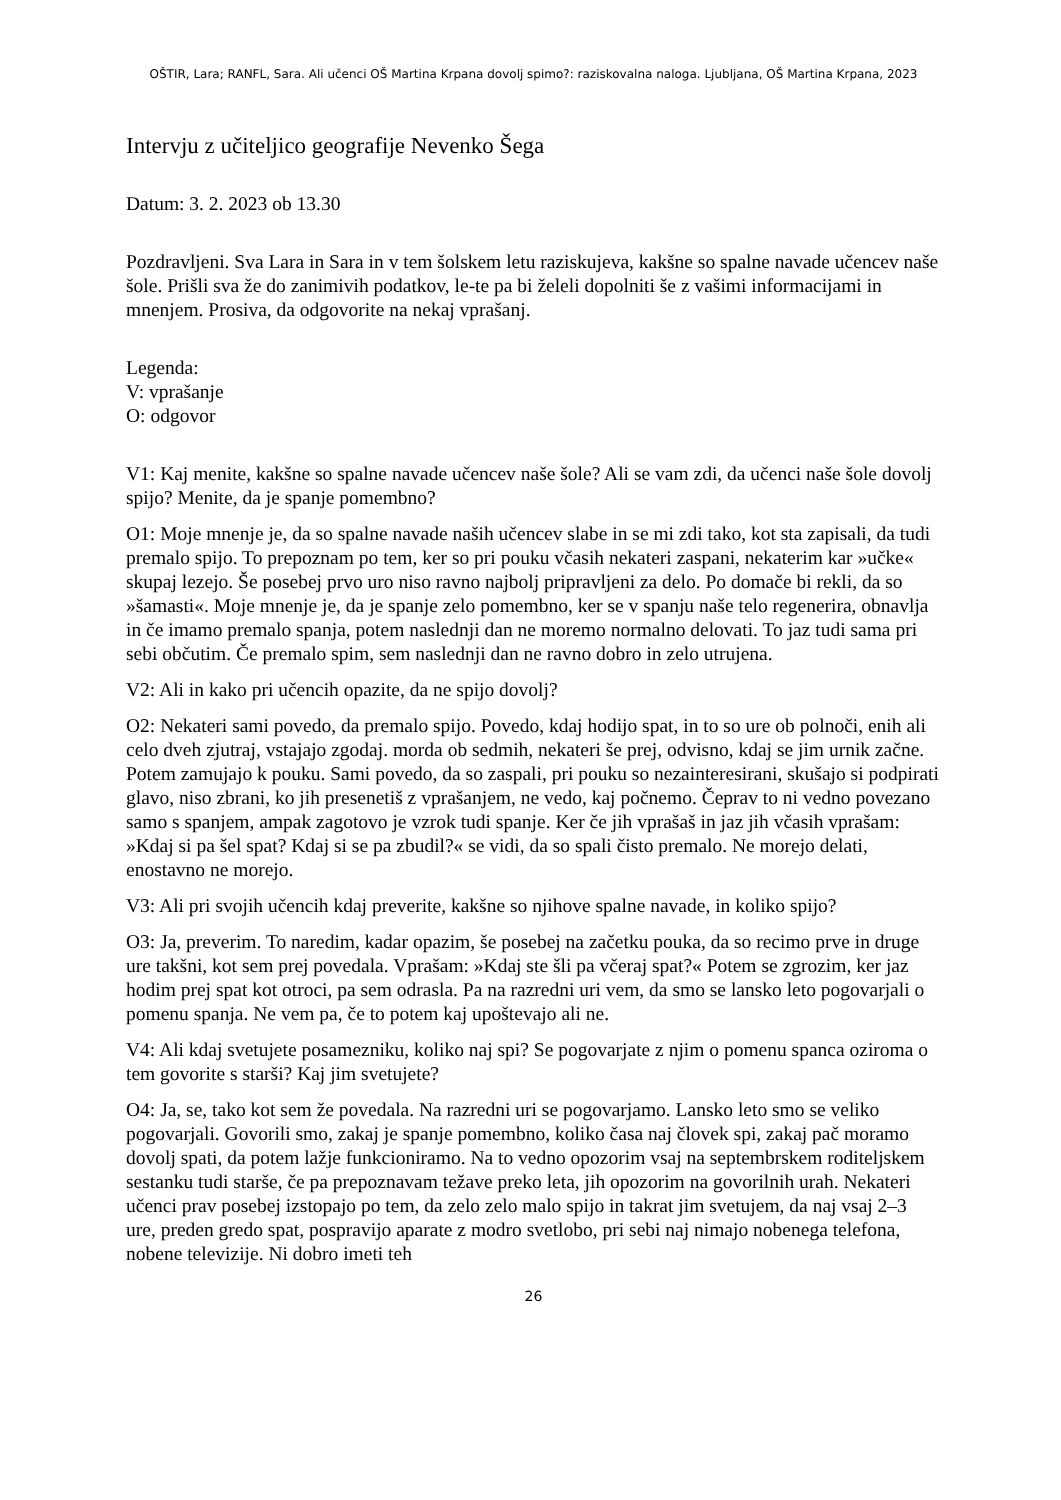OŠTIR, Lara; RANFL, Sara. Ali učenci OŠ Martina Krpana dovolj spimo?: raziskovalna naloga. Ljubljana, OŠ Martina Krpana, 2023
Intervju z učiteljico geografije Nevenko Šega
Datum: 3. 2. 2023 ob 13.30
Pozdravljeni. Sva Lara in Sara in v tem šolskem letu raziskujeva, kakšne so spalne navade učencev naše šole. Prišli sva že do zanimivih podatkov, le-te pa bi želeli dopolniti še z vašimi informacijami in mnenjem. Prosiva, da odgovorite na nekaj vprašanj.
Legenda:
V: vprašanje
O: odgovor
V1: Kaj menite, kakšne so spalne navade učencev naše šole? Ali se vam zdi, da učenci naše šole dovolj spijo? Menite, da je spanje pomembno?
O1: Moje mnenje je, da so spalne navade naših učencev slabe in se mi zdi tako, kot sta zapisali, da tudi premalo spijo. To prepoznam po tem, ker so pri pouku včasih nekateri zaspani, nekaterim kar »učke« skupaj lezejo. Še posebej prvo uro niso ravno najbolj pripravljeni za delo. Po domače bi rekli, da so »šamasti«. Moje mnenje je, da je spanje zelo pomembno, ker se v spanju naše telo regenerira, obnavlja in če imamo premalo spanja, potem naslednji dan ne moremo normalno delovati. To jaz tudi sama pri sebi občutim. Če premalo spim, sem naslednji dan ne ravno dobro in zelo utrujena.
V2: Ali in kako pri učencih opazite, da ne spijo dovolj?
O2: Nekateri sami povedo, da premalo spijo. Povedo, kdaj hodijo spat, in to so ure ob polnoči, enih ali celo dveh zjutraj, vstajajo zgodaj. morda ob sedmih, nekateri še prej, odvisno, kdaj se jim urnik začne. Potem zamujajo k pouku. Sami povedo, da so zaspali, pri pouku so nezainteresirani, skušajo si podpirati glavo, niso zbrani, ko jih presenetiš z vprašanjem, ne vedo, kaj počnemo. Čeprav to ni vedno povezano samo s spanjem, ampak zagotovo je vzrok tudi spanje. Ker če jih vprašaš in jaz jih včasih vprašam: »Kdaj si pa šel spat? Kdaj si se pa zbudil?« se vidi, da so spali čisto premalo. Ne morejo delati, enostavno ne morejo.
V3: Ali pri svojih učencih kdaj preverite, kakšne so njihove spalne navade, in koliko spijo?
O3: Ja, preverim. To naredim, kadar opazim, še posebej na začetku pouka, da so recimo prve in druge ure takšni, kot sem prej povedala. Vprašam: »Kdaj ste šli pa včeraj spat?« Potem se zgrozim, ker jaz hodim prej spat kot otroci, pa sem odrasla. Pa na razredni uri vem, da smo se lansko leto pogovarjali o pomenu spanja. Ne vem pa, če to potem kaj upoštevajo ali ne.
V4: Ali kdaj svetujete posamezniku, koliko naj spi? Se pogovarjate z njim o pomenu spanca oziroma o tem govorite s starši? Kaj jim svetujete?
O4: Ja, se, tako kot sem že povedala. Na razredni uri se pogovarjamo. Lansko leto smo se veliko pogovarjali. Govorili smo, zakaj je spanje pomembno, koliko časa naj človek spi, zakaj pač moramo dovolj spati, da potem lažje funkcioniramo. Na to vedno opozorim vsaj na septembrskem roditeljskem sestanku tudi starše, če pa prepoznavam težave preko leta, jih opozorim na govorilnih urah. Nekateri učenci prav posebej izstopajo po tem, da zelo zelo malo spijo in takrat jim svetujem, da naj vsaj 2–3 ure, preden gredo spat, pospravijo aparate z modro svetlobo, pri sebi naj nimajo nobenega telefona, nobene televizije. Ni dobro imeti teh
26